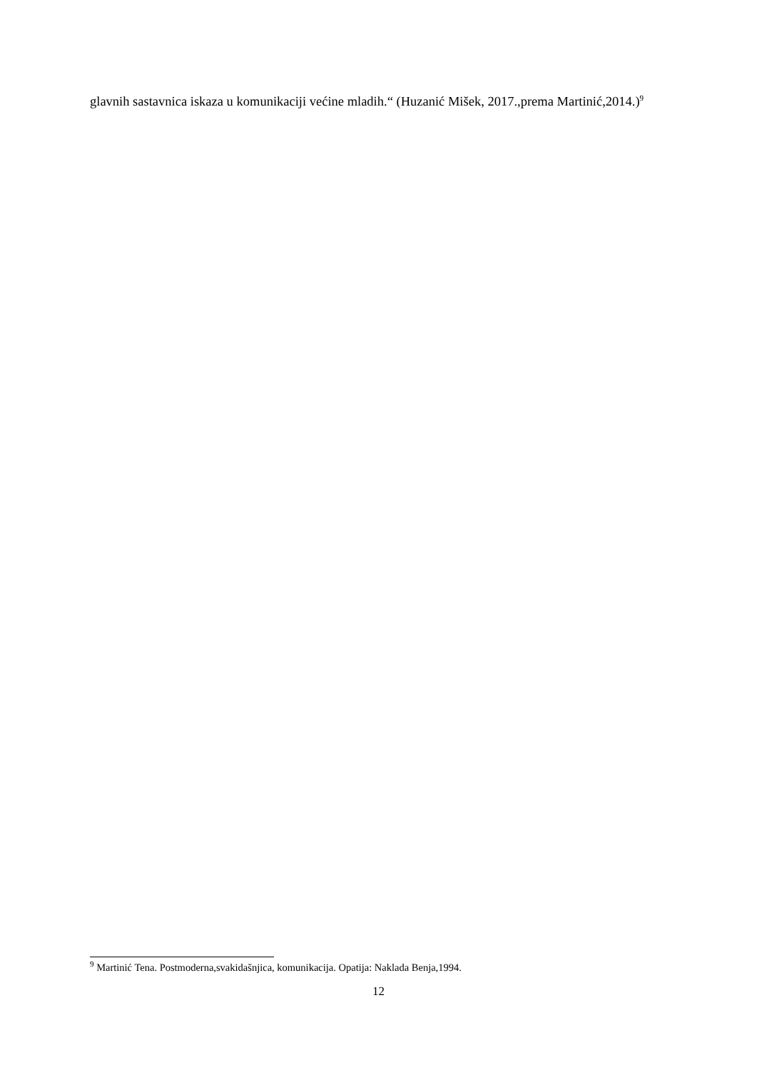glavnih sastavnica iskaza u komunikaciji većine mladih.“ (Huzanić Mišek, 2017.,prema Martinić,2014.)<sup>9</sup>
<sup>9</sup> Martinić Tena. Postmoderna,svakidašnjica, komunikacija. Opatija: Naklada Benja,1994.
12